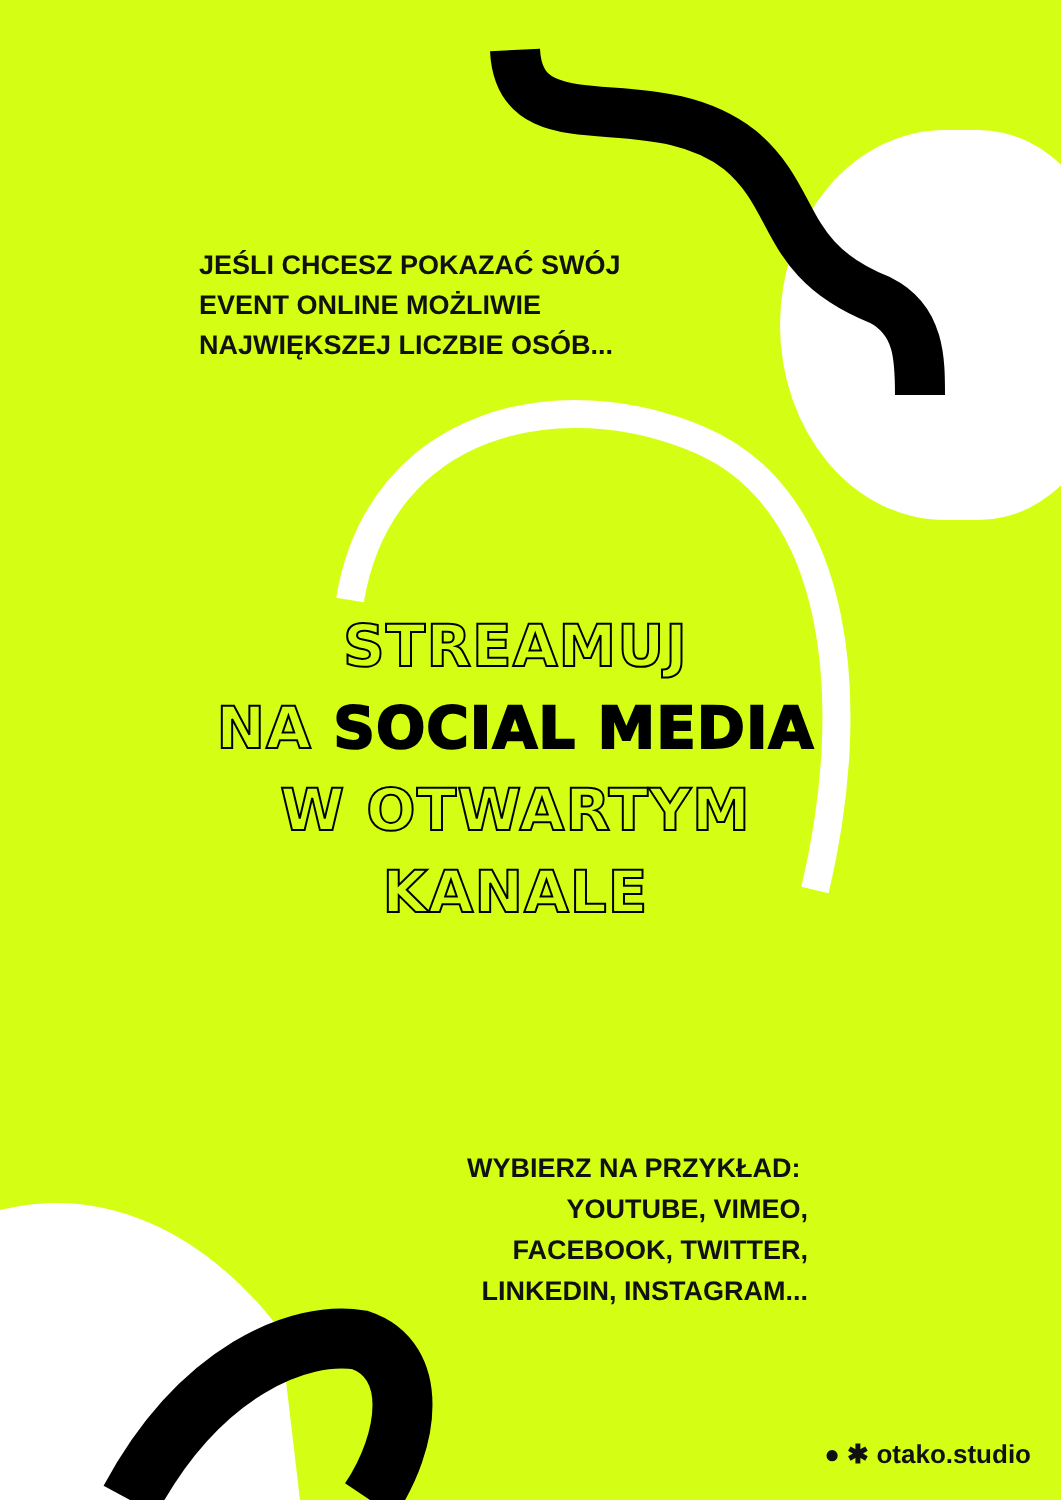JEŚLI CHCESZ POKAZAĆ SWÓJ
EVENT ONLINE MOŻLIWIE
NAJWIĘKSZEJ LICZBIE OSÓB...
STREAMUJ
NA SOCIAL MEDIA
W OTWARTYM
KANALE
WYBIERZ NA PRZYKŁAD:
YOUTUBE, VIMEO,
FACEBOOK, TWITTER,
LINKEDIN, INSTAGRAM...
● ✱ otako.studio